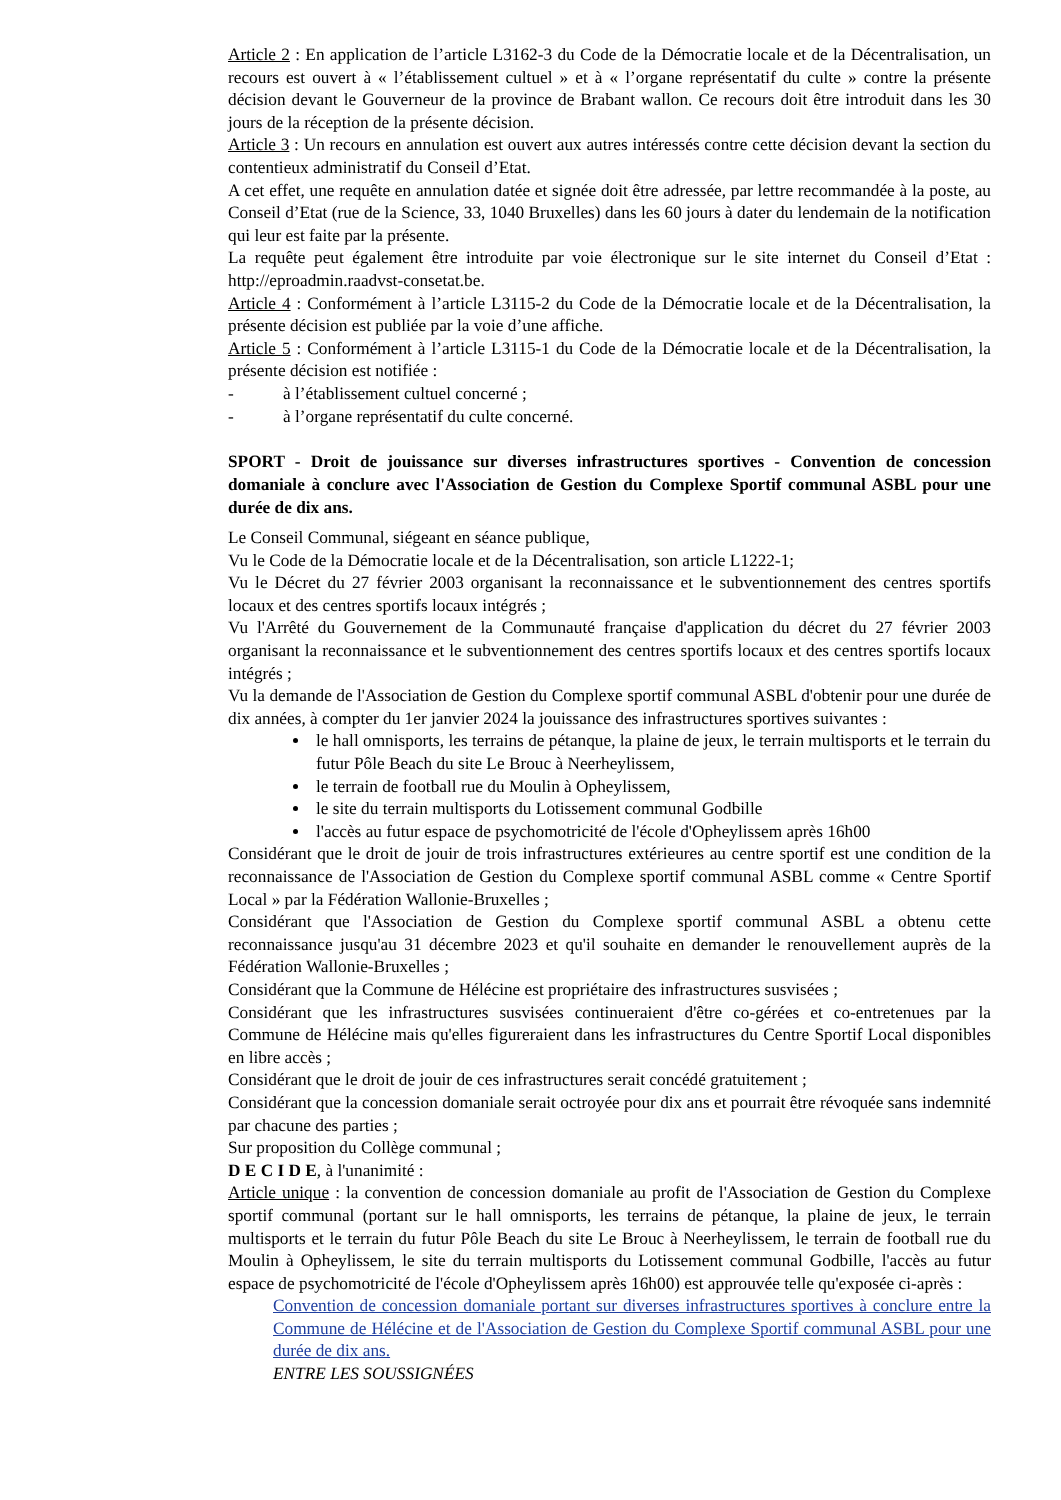Article 2 : En application de l’article L3162-3 du Code de la Démocratie locale et de la Décentralisation, un recours est ouvert à « l’établissement cultuel » et à « l’organe représentatif du culte » contre la présente décision devant le Gouverneur de la province de Brabant wallon. Ce recours doit être introduit dans les 30 jours de la réception de la présente décision.
Article 3 : Un recours en annulation est ouvert aux autres intéressés contre cette décision devant la section du contentieux administratif du Conseil d’Etat.
A cet effet, une requête en annulation datée et signée doit être adressée, par lettre recommandée à la poste, au Conseil d’Etat (rue de la Science, 33, 1040 Bruxelles) dans les 60 jours à dater du lendemain de la notification qui leur est faite par la présente.
La requête peut également être introduite par voie électronique sur le site internet du Conseil d’Etat : http://eproadmin.raadvst-consetat.be.
Article 4 : Conformément à l’article L3115-2 du Code de la Démocratie locale et de la Décentralisation, la présente décision est publiée par la voie d’une affiche.
Article 5 : Conformément à l’article L3115-1 du Code de la Démocratie locale et de la Décentralisation, la présente décision est notifiée :
- à l’établissement cultuel concerné ;
- à l’organe représentatif du culte concerné.
SPORT - Droit de jouissance sur diverses infrastructures sportives - Convention de concession domaniale à conclure avec l'Association de Gestion du Complexe Sportif communal ASBL pour une durée de dix ans.
Le Conseil Communal, siégeant en séance publique,
Vu le Code de la Démocratie locale et de la Décentralisation, son article L1222-1;
Vu le Décret du 27 février 2003 organisant la reconnaissance et le subventionnement des centres sportifs locaux et des centres sportifs locaux intégrés ;
Vu l'Arrêté du Gouvernement de la Communauté française d'application du décret du 27 février 2003 organisant la reconnaissance et le subventionnement des centres sportifs locaux et des centres sportifs locaux intégrés ;
Vu la demande de l'Association de Gestion du Complexe sportif communal ASBL d'obtenir pour une durée de dix années, à compter du 1er janvier 2024 la jouissance des infrastructures sportives suivantes :
le hall omnisports, les terrains de pétanque, la plaine de jeux, le terrain multisports et le terrain du futur Pôle Beach du site Le Brouc à Neerheylissem,
le terrain de football rue du Moulin à Opheylissem,
le site du terrain multisports du Lotissement communal Godbille
l'accès au futur espace de psychomotricité de l'école d'Opheylissem après 16h00
Considérant que le droit de jouir de trois infrastructures extérieures au centre sportif est une condition de la reconnaissance de l'Association de Gestion du Complexe sportif communal ASBL comme « Centre Sportif Local » par la Fédération Wallonie-Bruxelles ;
Considérant que l'Association de Gestion du Complexe sportif communal ASBL a obtenu cette reconnaissance jusqu'au 31 décembre 2023 et qu'il souhaite en demander le renouvellement auprès de la Fédération Wallonie-Bruxelles ;
Considérant que la Commune de Hélécine est propriétaire des infrastructures susvisées ;
Considérant que les infrastructures susvisées continueraient d'être co-gérées et co-entretenues par la Commune de Hélécine mais qu'elles figureraient dans les infrastructures du Centre Sportif Local disponibles en libre accès ;
Considérant que le droit de jouir de ces infrastructures serait concédé gratuitement ;
Considérant que la concession domaniale serait octroyée pour dix ans et pourrait être révoquée sans indemnité par chacune des parties ;
Sur proposition du Collège communal ;
D E C I D E, à l'unanimité :
Article unique : la convention de concession domaniale au profit de l'Association de Gestion du Complexe sportif communal (portant sur le hall omnisports, les terrains de pétanque, la plaine de jeux, le terrain multisports et le terrain du futur Pôle Beach du site Le Brouc à Neerheylissem, le terrain de football rue du Moulin à Opheylissem, le site du terrain multisports du Lotissement communal Godbille, l'accès au futur espace de psychomotricité de l'école d'Opheylissem après 16h00) est approuvée telle qu'exposée ci-après :
Convention de concession domaniale portant sur diverses infrastructures sportives à conclure entre la Commune de Hélécine et de l'Association de Gestion du Complexe Sportif communal ASBL pour une durée de dix ans.
ENTRE LES SOUSSIGNÉES